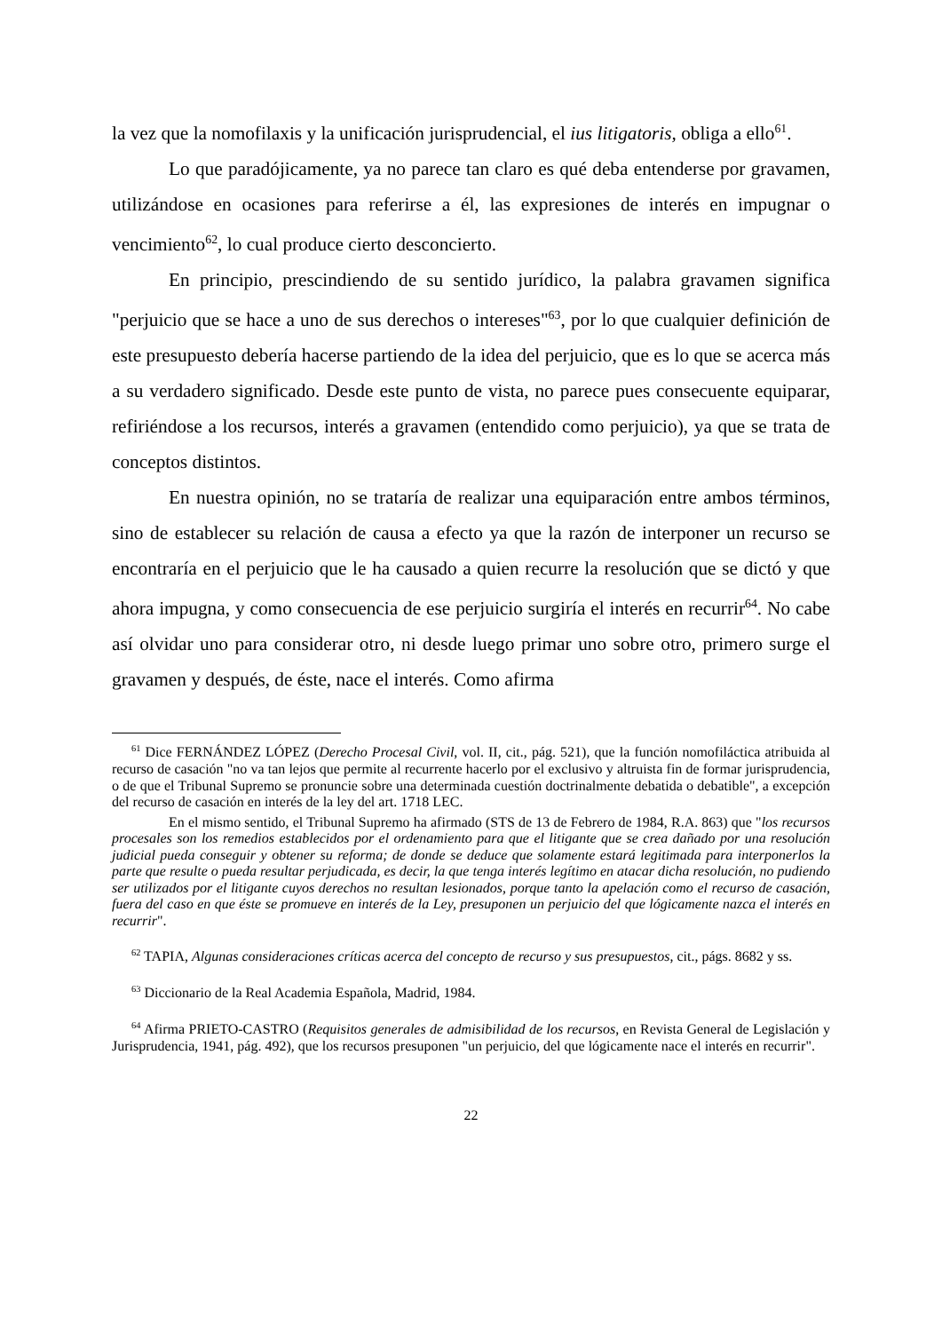la vez que la nomofilaxis y la unificación jurisprudencial, el ius litigatoris, obliga a ello<sup>61</sup>.
Lo que paradójicamente, ya no parece tan claro es qué deba entenderse por gravamen, utilizándose en ocasiones para referirse a él, las expresiones de interés en impugnar o vencimiento<sup>62</sup>, lo cual produce cierto desconcierto.
En principio, prescindiendo de su sentido jurídico, la palabra gravamen significa "perjuicio que se hace a uno de sus derechos o intereses"<sup>63</sup>, por lo que cualquier definición de este presupuesto debería hacerse partiendo de la idea del perjuicio, que es lo que se acerca más a su verdadero significado. Desde este punto de vista, no parece pues consecuente equiparar, refiriéndose a los recursos, interés a gravamen (entendido como perjuicio), ya que se trata de conceptos distintos.
En nuestra opinión, no se trataría de realizar una equiparación entre ambos términos, sino de establecer su relación de causa a efecto ya que la razón de interponer un recurso se encontraría en el perjuicio que le ha causado a quien recurre la resolución que se dictó y que ahora impugna, y como consecuencia de ese perjuicio surgiría el interés en recurrir<sup>64</sup>. No cabe así olvidar uno para considerar otro, ni desde luego primar uno sobre otro, primero surge el gravamen y después, de éste, nace el interés. Como afirma
<sup>61</sup> Dice FERNÁNDEZ LÓPEZ (Derecho Procesal Civil, vol. II, cit., pág. 521), que la función nomofiláctica atribuida al recurso de casación "no va tan lejos que permite al recurrente hacerlo por el exclusivo y altruista fin de formar jurisprudencia, o de que el Tribunal Supremo se pronuncie sobre una determinada cuestión doctrinalmente debatida o debatible", a excepción del recurso de casación en interés de la ley del art. 1718 LEC.
En el mismo sentido, el Tribunal Supremo ha afirmado (STS de 13 de Febrero de 1984, R.A. 863) que "los recursos procesales son los remedios establecidos por el ordenamiento para que el litigante que se crea dañado por una resolución judicial pueda conseguir y obtener su reforma; de donde se deduce que solamente estará legitimada para interponerlos la parte que resulte o pueda resultar perjudicada, es decir, la que tenga interés legítimo en atacar dicha resolución, no pudiendo ser utilizados por el litigante cuyos derechos no resultan lesionados, porque tanto la apelación como el recurso de casación, fuera del caso en que éste se promueve en interés de la Ley, presuponen un perjuicio del que lógicamente nazca el interés en recurrir".
<sup>62</sup> TAPIA, Algunas consideraciones críticas acerca del concepto de recurso y sus presupuestos, cit., págs. 8682 y ss.
<sup>63</sup> Diccionario de la Real Academia Española, Madrid, 1984.
<sup>64</sup> Afirma PRIETO-CASTRO (Requisitos generales de admisibilidad de los recursos, en Revista General de Legislación y Jurisprudencia, 1941, pág. 492), que los recursos presuponen "un perjuicio, del que lógicamente nace el interés en recurrir".
22